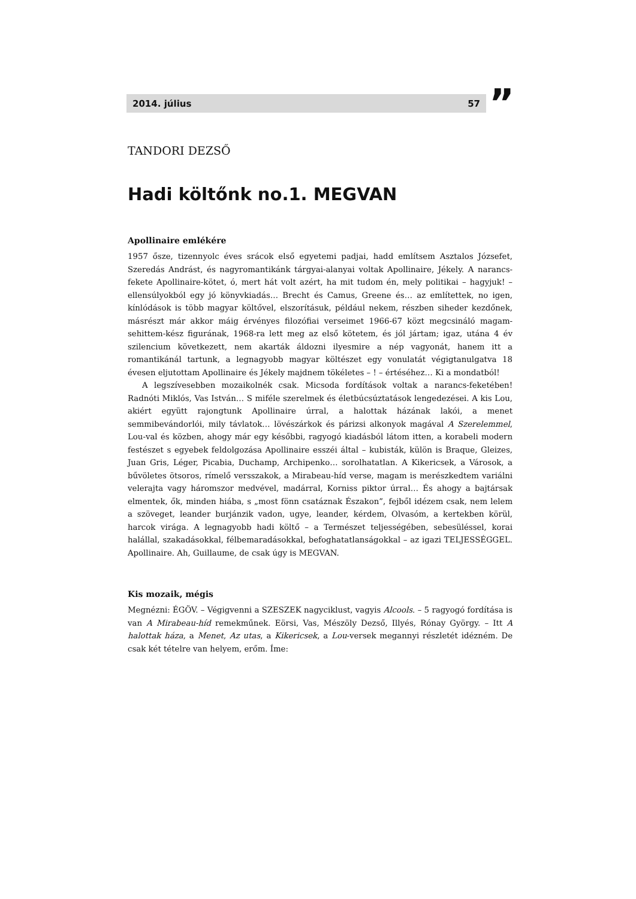2014. július 57 ”
TANDORI DEZSŐ
Hadi költőnk no.1. MEGVAN
Apollinaire emlékére
1957 ősze, tizennyolc éves srácok első egyetemi padjai, hadd említsem Asztalos Józsefet, Szeredás Andrást, és nagyromantikánk tárgyai-alanyai voltak Apollinaire, Jékely. A narancs-fekete Apollinaire-kötet, ó, mert hát volt azért, ha mit tudom én, mely politikai – hagyjuk! – ellensúlyokból egy jó könyvkiadás… Brecht és Camus, Greene és… az említettek, no igen, kínlódások is több magyar költővel, elszorításuk, például nekem, részben siheder kezdőnek, másrészt már akkor máig érvényes filozófiai verseimet 1966-67 közt megcsináló magam-sehittem-kész figurának, 1968-ra lett meg az első kötetem, és jól jártam; igaz, utána 4 év szilencium következett, nem akarták áldozni ilyesmire a nép vagyonát, hanem itt a romantikánál tartunk, a legnagyobb magyar költészet egy vonulatát végigtanulgatva 18 évesen eljutottam Apollinaire és Jékely majdnem tökéletes – ! – értéséhez… Ki a mondatból!
A legszívesebben mozaikolnék csak. Micsoda fordítások voltak a narancs-feketében! Radnóti Miklós, Vas István… S miféle szerelmek és életbúcsúztatások lengedezései. A kis Lou, akiért együtt rajongtunk Apollinaire úrral, a halottak házának lakói, a menet semmibevándorlói, mily távlatok… lövészárkok és párizsi alkonyok magával A Szerelemmel, Lou-val és közben, ahogy már egy későbbi, ragyogó kiadásból látom itten, a korabeli modern festészet s egyebek feldolgozása Apollinaire esszéi által – kubisták, külön is Braque, Gleizes, Juan Gris, Léger, Picabia, Duchamp, Archipenko… sorolhatatlan. A Kikericsek, a Városok, a bűvöletes ötsoros, rímelő versszakok, a Mirabeau-híd verse, magam is merészkedtem variálni velerajta vagy háromszor medvével, madárral, Korniss piktor úrral… És ahogy a bajtársak elmentek, ők, minden hiába, s „most fönn csatáznak Északon”, fejből idézem csak, nem lelem a szöveget, leander burjánzik vadon, ugye, leander, kérdem, Olvasóm, a kertekben körül, harcok virága. A legnagyobb hadi költő – a Természet teljességében, sebesüléssel, korai halállal, szakadásokkal, félbemaradásokkal, befoghatatlanságokkal – az igazi TELJESSÉGGEL. Apollinaire. Ah, Guillaume, de csak úgy is MEGVAN.
Kis mozaik, mégis
Megnézni: ÉGÖV. – Végigvenni a SZESZEK nagyciklust, vagyis Alcools. – 5 ragyogó fordítása is van A Mirabeau-híd remekműnek. Eörsi, Vas, Mészöly Dezső, Illyés, Rónay György. – Itt A halottak háza, a Menet, Az utas, a Kikericsek, a Lou-versek megannyi részletét idézném. De csak két tételre van helyem, erőm. Íme: